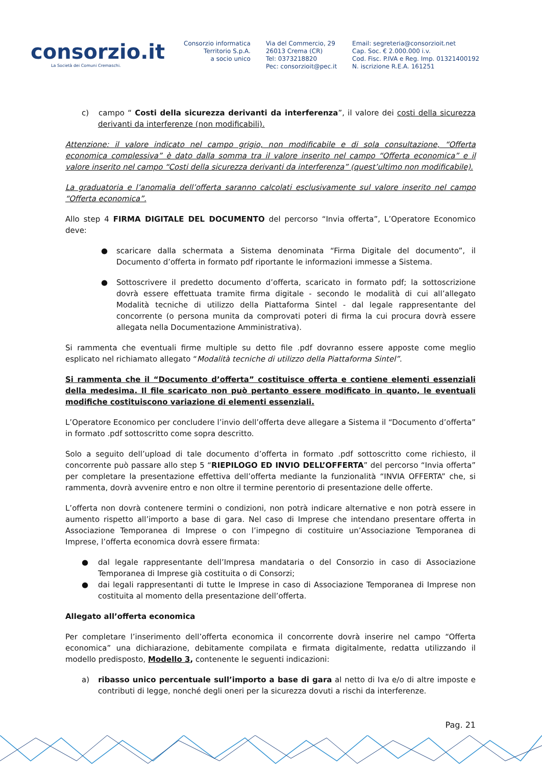consorzio.it
La Società dei Comuni Cremaschi.
Consorzio informatica
Territorio S.p.A.
a socio unico
Via del Commercio, 29
26013 Crema (CR)
Tel: 0373218820
Pec: consorzioit@pec.it
Email: segreteria@consorzioit.net
Cap. Soc. € 2.000.000 i.v.
Cod. Fisc. P.IVA e Reg. Imp. 01321400192
N. iscrizione R.E.A. 161251
c) campo “ Costi della sicurezza derivanti da interferenza”, il valore dei costi della sicurezza derivanti da interferenze (non modificabili).
Attenzione: il valore indicato nel campo grigio, non modificabile e di sola consultazione, “Offerta economica complessiva” è dato dalla somma tra il valore inserito nel campo “Offerta economica” e il valore inserito nel campo “Costi della sicurezza derivanti da interferenza” (quest’ultimo non modificabile).
La graduatoria e l’anomalia dell’offerta saranno calcolati esclusivamente sul valore inserito nel campo “Offerta economica”.
Allo step 4 FIRMA DIGITALE DEL DOCUMENTO del percorso “Invia offerta”, L’Operatore Economico deve:
● scaricare dalla schermata a Sistema denominata “Firma Digitale del documento”, il Documento d’offerta in formato pdf riportante le informazioni immesse a Sistema.
● Sottoscrivere il predetto documento d’offerta, scaricato in formato pdf; la sottoscrizione dovrà essere effettuata tramite firma digitale - secondo le modalità di cui all’allegato Modalità tecniche di utilizzo della Piattaforma Sintel - dal legale rappresentante del concorrente (o persona munita da comprovati poteri di firma la cui procura dovrà essere allegata nella Documentazione Amministrativa).
Si rammenta che eventuali firme multiple su detto file .pdf dovranno essere apposte come meglio esplicato nel richiamato allegato “Modalità tecniche di utilizzo della Piattaforma Sintel”.
Si rammenta che il “Documento d’offerta” costituisce offerta e contiene elementi essenziali della medesima. Il file scaricato non può pertanto essere modificato in quanto, le eventuali modifiche costituiscono variazione di elementi essenziali.
L’Operatore Economico per concludere l’invio dell’offerta deve allegare a Sistema il “Documento d’offerta” in formato .pdf sottoscritto come sopra descritto.
Solo a seguito dell’upload di tale documento d’offerta in formato .pdf sottoscritto come richiesto, il concorrente può passare allo step 5 “RIEPILOGO ED INVIO DELL’OFFERTA” del percorso “Invia offerta” per completare la presentazione effettiva dell’offerta mediante la funzionalità “INVIA OFFERTA” che, si rammenta, dovrà avvenire entro e non oltre il termine perentorio di presentazione delle offerte.
L’offerta non dovrà contenere termini o condizioni, non potrà indicare alternative e non potrà essere in aumento rispetto all’importo a base di gara. Nel caso di Imprese che intendano presentare offerta in Associazione Temporanea di Imprese o con l’impegno di costituire un’Associazione Temporanea di Imprese, l’offerta economica dovrà essere firmata:
● dal legale rappresentante dell’Impresa mandataria o del Consorzio in caso di Associazione Temporanea di Imprese già costituita o di Consorzi;
● dai legali rappresentanti di tutte le Imprese in caso di Associazione Temporanea di Imprese non costituita al momento della presentazione dell’offerta.
Allegato all’offerta economica
Per completare l’inserimento dell’offerta economica il concorrente dovrà inserire nel campo “Offerta economica” una dichiarazione, debitamente compilata e firmata digitalmente, redatta utilizzando il modello predisposto, Modello 3, contenente le seguenti indicazioni:
a) ribasso unico percentuale sull’importo a base di gara al netto di Iva e/o di altre imposte e contributi di legge, nonché degli oneri per la sicurezza dovuti a rischi da interferenze.
Pag. 21